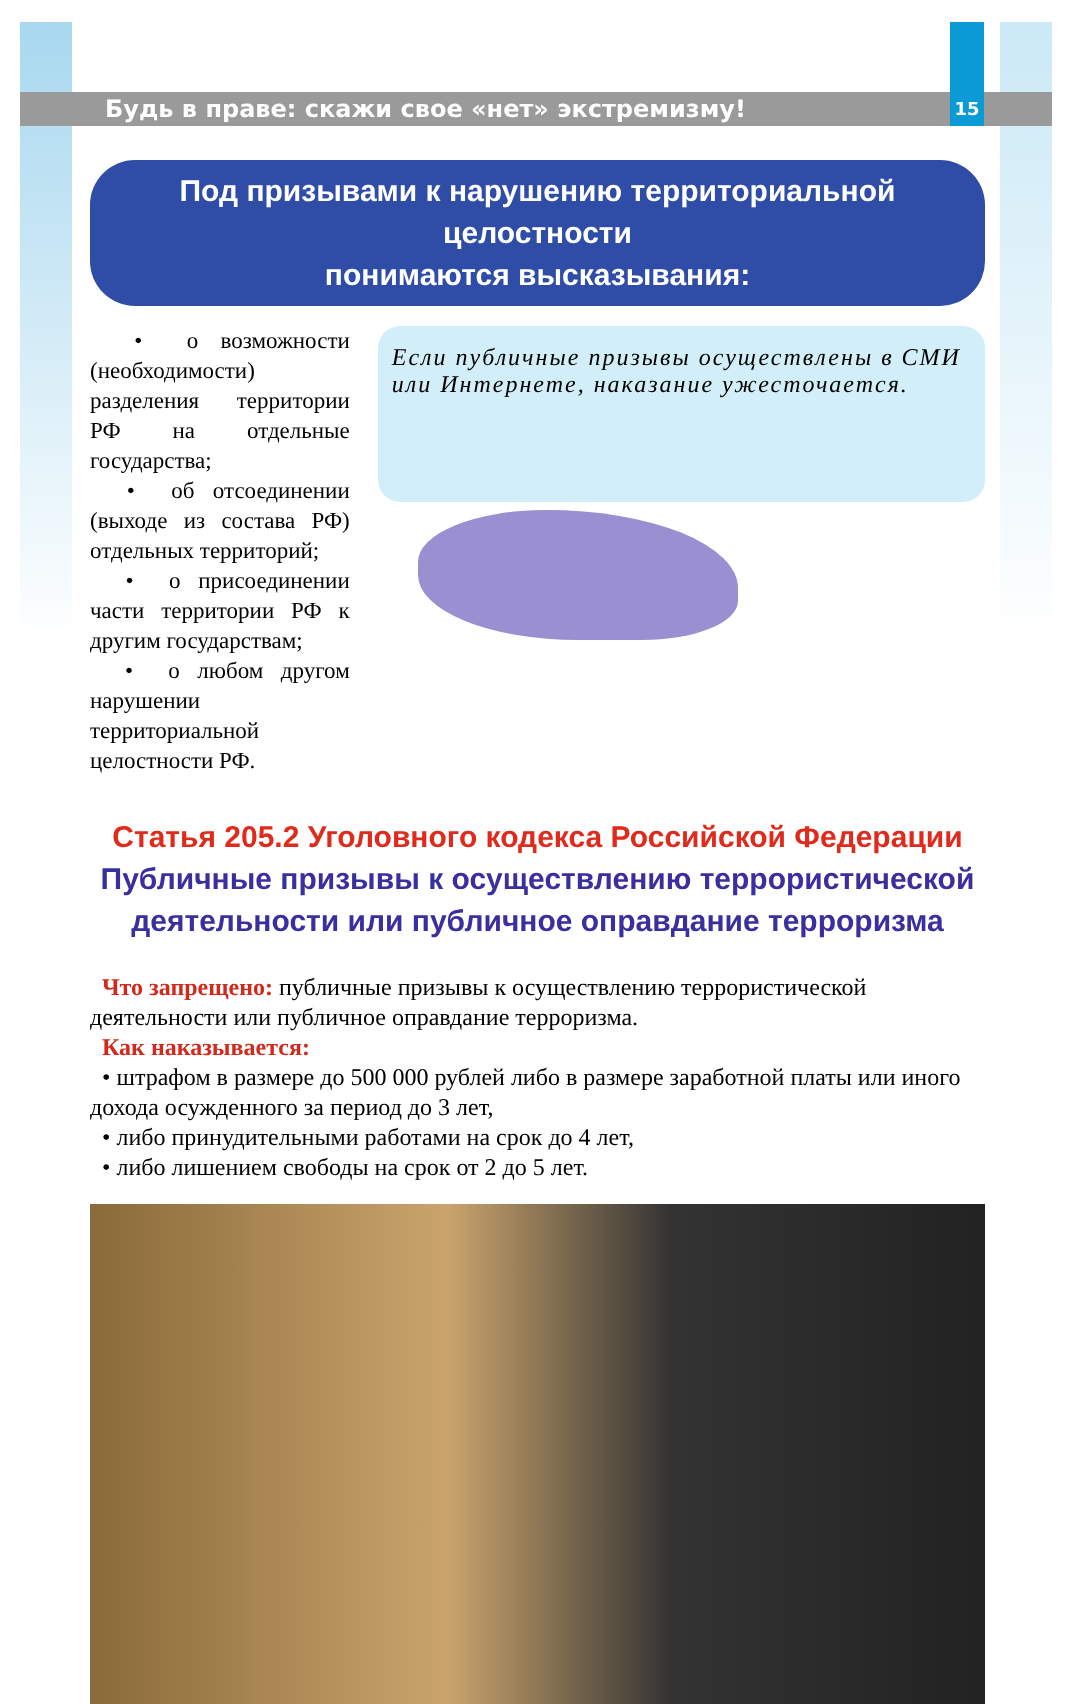Будь в праве: скажи свое «нет» экстремизму! 15
Под призывами к нарушению территориальной целостности
понимаются высказывания:
• о возможности (необходимости) разделения территории РФ на отдельные государства;
• об отсоединении (выходе из состава РФ) отдельных территорий;
• о присоединении части территории РФ к другим государствам;
• о любом другом нарушении территориальной целостности РФ.
Если публичные призывы осуществлены в СМИ или Интернете, наказание ужесточается.
Статья 205.2 Уголовного кодекса Российской Федерации
Публичные призывы к осуществлению террористической
деятельности или публичное оправдание терроризма
Что запрещено: публичные призывы к осуществлению террористической деятельности или публичное оправдание терроризма.
Как наказывается:
• штрафом в размере до 500 000 рублей либо в размере заработной платы или иного дохода осужденного за период до 3 лет,
• либо принудительными работами на срок до 4 лет,
• либо лишением свободы на срок от 2 до 5 лет.